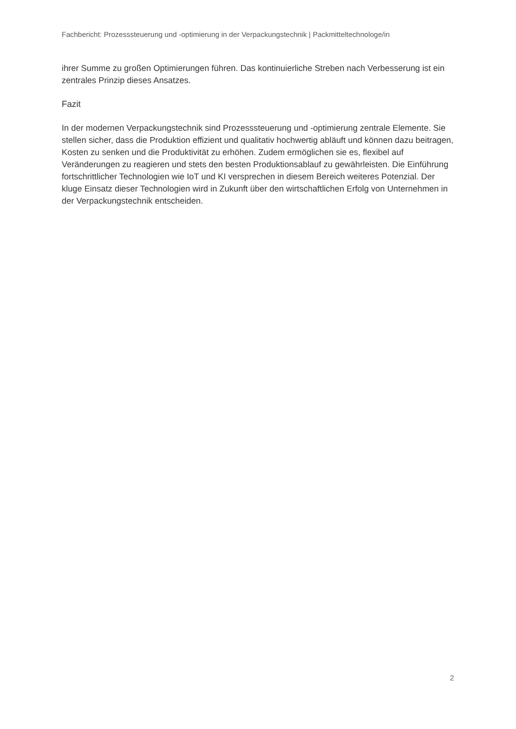Fachbericht: Prozesssteuerung und -optimierung in der Verpackungstechnik | Packmitteltechnologe/in
ihrer Summe zu großen Optimierungen führen. Das kontinuierliche Streben nach Verbesserung ist ein zentrales Prinzip dieses Ansatzes.
Fazit
In der modernen Verpackungstechnik sind Prozesssteuerung und -optimierung zentrale Elemente. Sie stellen sicher, dass die Produktion effizient und qualitativ hochwertig abläuft und können dazu beitragen, Kosten zu senken und die Produktivität zu erhöhen. Zudem ermöglichen sie es, flexibel auf Veränderungen zu reagieren und stets den besten Produktionsablauf zu gewährleisten. Die Einführung fortschrittlicher Technologien wie IoT und KI versprechen in diesem Bereich weiteres Potenzial. Der kluge Einsatz dieser Technologien wird in Zukunft über den wirtschaftlichen Erfolg von Unternehmen in der Verpackungstechnik entscheiden.
2